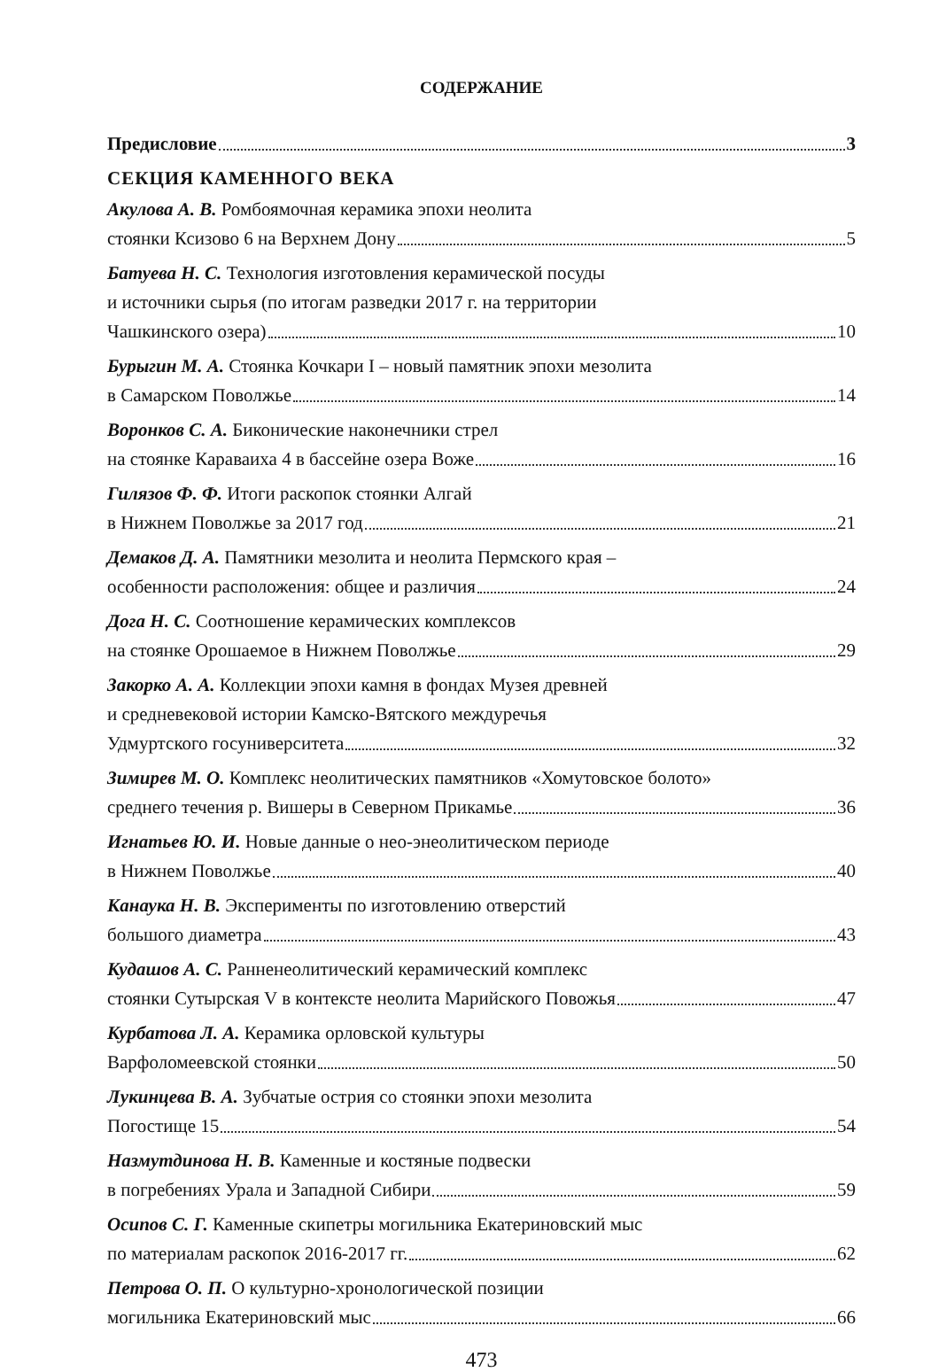СОДЕРЖАНИЕ
Предисловие 3
СЕКЦИЯ КАМЕННОГО ВЕКА
Акулова А. В. Ромбоямочная керамика эпохи неолита
стоянки Ксизово 6 на Верхнем Дону 5
Батуева Н. С. Технология изготовления керамической посуды
и источники сырья (по итогам разведки 2017 г. на территории
Чашкинского озера) 10
Бурыгин М. А. Стоянка Кочкари I – новый памятник эпохи мезолита
в Самарском Поволжье 14
Воронков С. А. Биконические наконечники стрел
на стоянке Караваиха 4 в бассейне озера Воже 16
Гилязов Ф. Ф. Итоги раскопок стоянки Алгай
в Нижнем Поволжье за 2017 год 21
Демаков Д. А. Памятники мезолита и неолита Пермского края –
особенности расположения: общее и различия 24
Дога Н. С. Соотношение керамических комплексов
на стоянке Орошаемое в Нижнем Поволжье 29
Закорко А. А. Коллекции эпохи камня в фондах Музея древней
и средневековой истории Камско-Вятского междуречья
Удмуртского госуниверситета 32
Зимирев М. О. Комплекс неолитических памятников «Хомутовское болото»
среднего течения р. Вишеры в Северном Прикамье 36
Игнатьев Ю. И. Новые данные о нео-энеолитическом периоде
в Нижнем Поволжье 40
Канаука Н. В. Эксперименты по изготовлению отверстий
большого диаметра 43
Кудашов А. С. Ранненеолитический керамический комплекс
стоянки Сутырская V в контексте неолита Марийского Повожья 47
Курбатова Л. А. Керамика орловской культуры
Варфоломеевской стоянки 50
Лукинцева В. А. Зубчатые острия со стоянки эпохи мезолита
Погостище 15 54
Назмутдинова Н. В. Каменные и костяные подвески
в погребениях Урала и Западной Сибири 59
Осипов С. Г. Каменные скипетры могильника Екатериновский мыс
по материалам раскопок 2016-2017 гг. 62
Петрова О. П. О культурно-хронологической позиции
могильника Екатериновский мыс 66
473